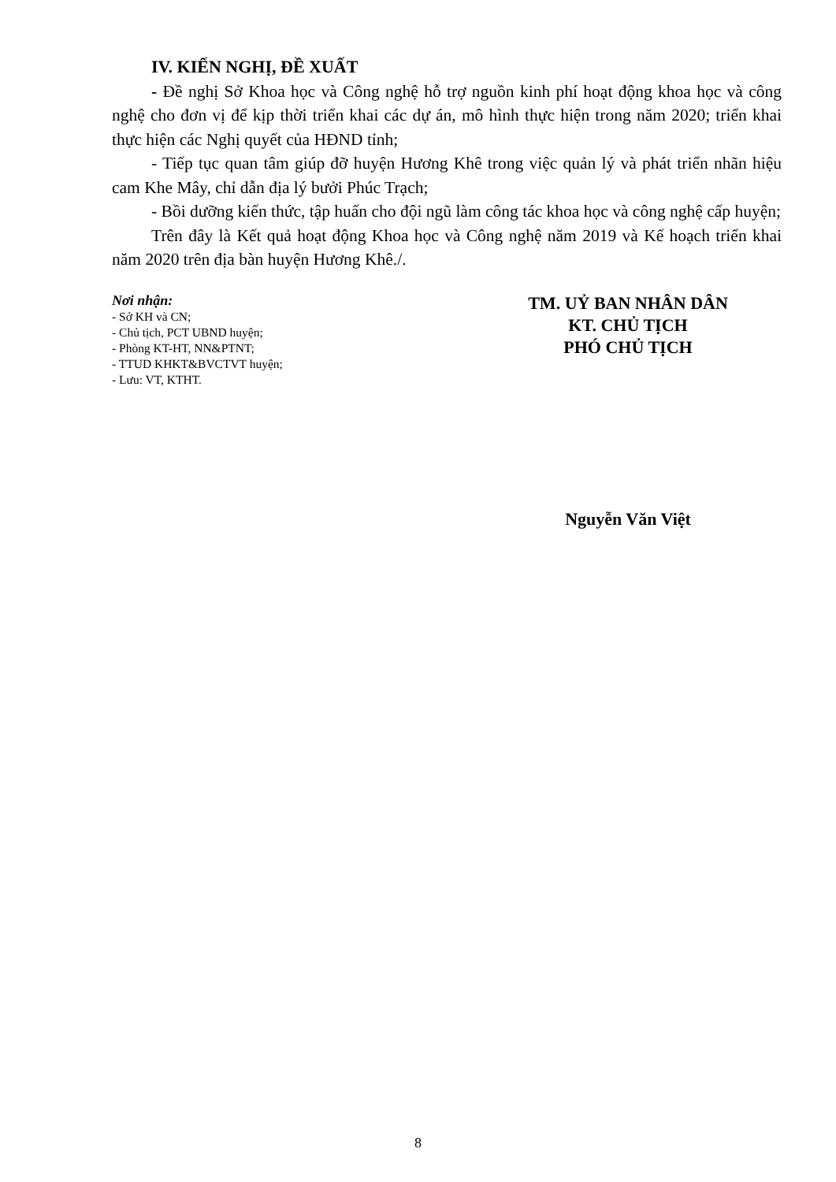IV. KIẾN NGHỊ, ĐỀ XUẤT
- Đề nghị Sở Khoa học và Công nghệ hỗ trợ nguồn kinh phí hoạt động khoa học và công nghệ cho đơn vị để kịp thời triển khai các dự án, mô hình thực hiện trong năm 2020; triển khai thực hiện các Nghị quyết của HĐND tỉnh;
- Tiếp tục quan tâm giúp đỡ huyện Hương Khê trong việc quản lý và phát triển nhãn hiệu cam Khe Mây, chỉ dẫn địa lý bưởi Phúc Trạch;
- Bồi dưỡng kiến thức, tập huấn cho đội ngũ làm công tác khoa học và công nghệ cấp huyện;
Trên đây là Kết quả hoạt động Khoa học và Công nghệ năm 2019 và Kế hoạch triển khai năm 2020 trên địa bàn huyện Hương Khê./.
Nơi nhận:
- Sở KH và CN;
- Chủ tịch, PCT UBND huyện;
- Phòng KT-HT, NN&PTNT;
- TTUD KHKT&BVCTVT huyện;
- Lưu: VT, KTHT.
TM. UỶ BAN NHÂN DÂN
KT. CHỦ TỊCH
PHÓ CHỦ TỊCH
Nguyễn Văn Việt
8